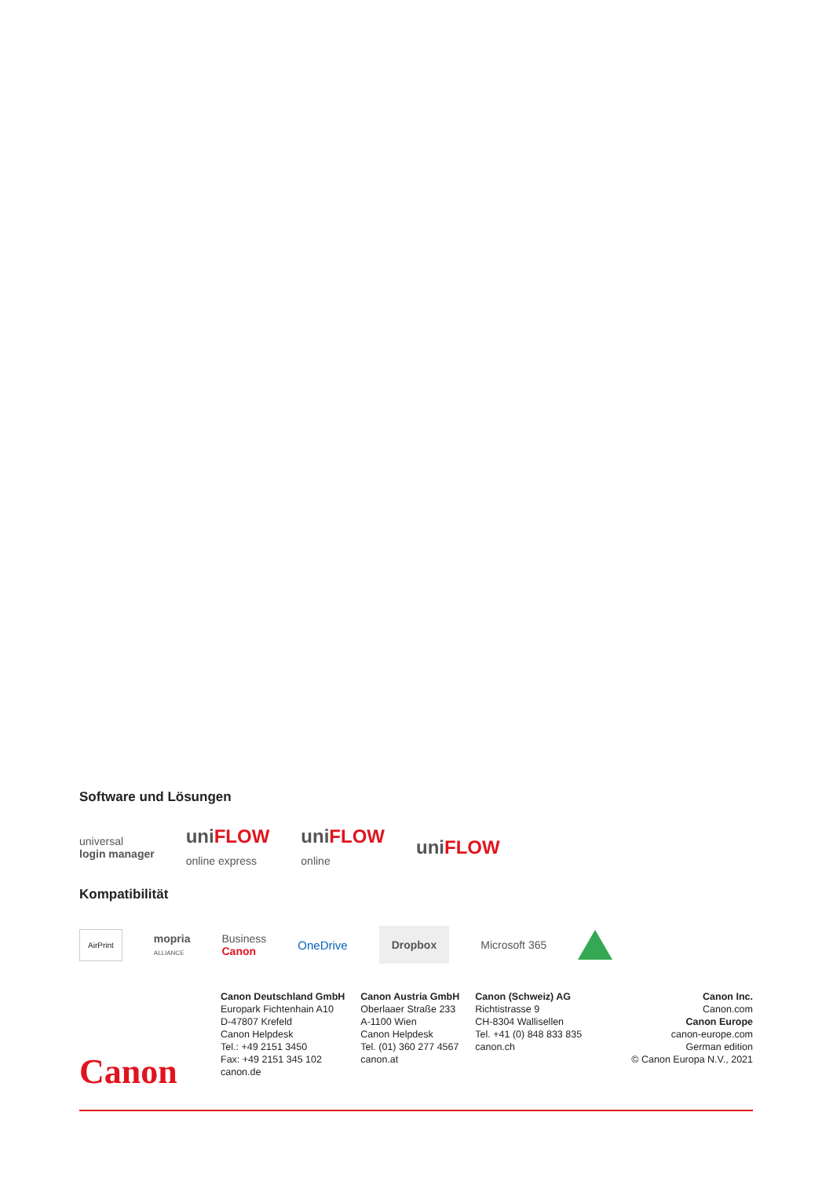Software und Lösungen
universal
login manager
uni FLOW
online express
uni FLOW
online
uni FLOW
Kompatibilität
AirPrint
mopria
ALLIANCE
Business
Canon
OneDrive
Dropbox
Microsoft 365
Canon
Canon Deutschland GmbH
Europark Fichtenhain A10
D-47807 Krefeld
Canon Helpdesk
Tel.: +49 2151 3450
Fax: +49 2151 345 102
canon.de
Canon Austria GmbH
Oberlaaer Straße 233
A-1100 Wien
Canon Helpdesk
Tel. (01) 360 277 4567
canon.at
Canon (Schweiz) AG
Richtistrasse 9
CH-8304 Wallisellen
Tel. +41 (0) 848 833 835
canon.ch
Canon Inc.
Canon.com
Canon Europe
canon-europe.com
German edition
© Canon Europa N.V., 2021